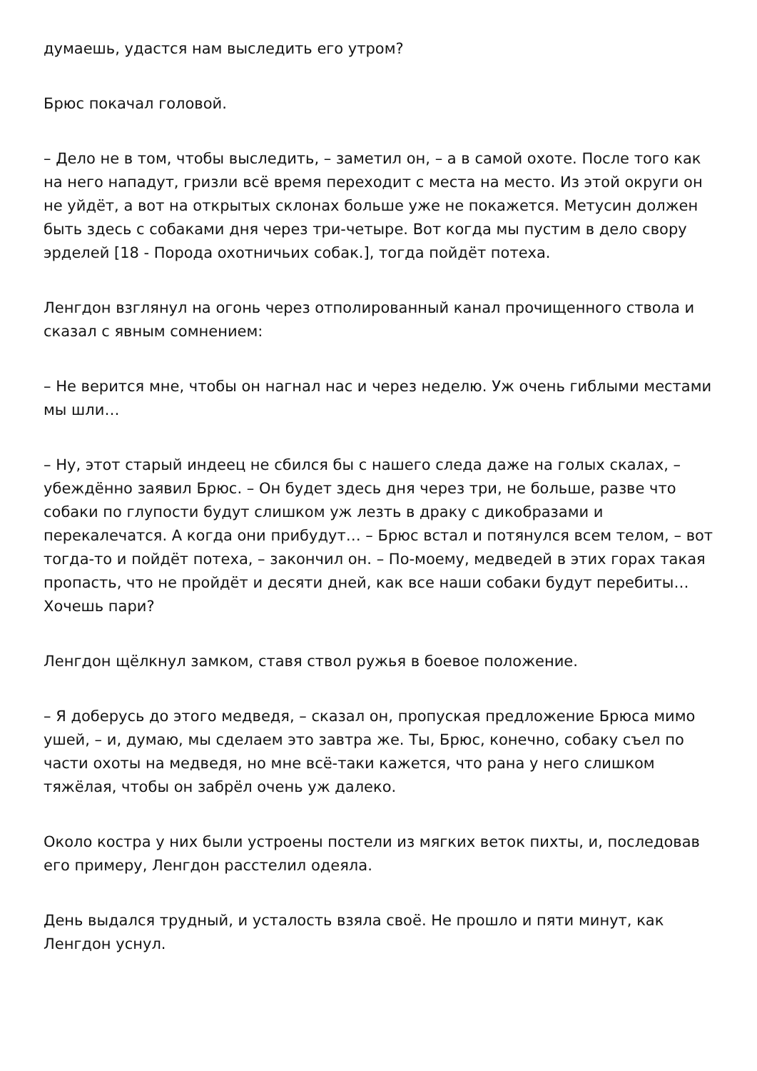думаешь, удастся нам выследить его утром?
Брюс покачал головой.
– Дело не в том, чтобы выследить, – заметил он, – а в самой охоте. После того как на него нападут, гризли всё время переходит с места на место. Из этой округи он не уйдёт, а вот на открытых склонах больше уже не покажется. Метусин должен быть здесь с собаками дня через три-четыре. Вот когда мы пустим в дело свору эрделей [18 - Порода охотничьих собак.], тогда пойдёт потеха.
Ленгдон взглянул на огонь через отполированный канал прочищенного ствола и сказал с явным сомнением:
– Не верится мне, чтобы он нагнал нас и через неделю. Уж очень гиблыми местами мы шли…
– Ну, этот старый индеец не сбился бы с нашего следа даже на голых скалах, – убеждённо заявил Брюс. – Он будет здесь дня через три, не больше, разве что собаки по глупости будут слишком уж лезть в драку с дикобразами и перекалечатся. А когда они прибудут… – Брюс встал и потянулся всем телом, – вот тогда-то и пойдёт потеха, – закончил он. – По-моему, медведей в этих горах такая пропасть, что не пройдёт и десяти дней, как все наши собаки будут перебиты… Хочешь пари?
Ленгдон щёлкнул замком, ставя ствол ружья в боевое положение.
– Я доберусь до этого медведя, – сказал он, пропуская предложение Брюса мимо ушей, – и, думаю, мы сделаем это завтра же. Ты, Брюс, конечно, собаку съел по части охоты на медведя, но мне всё-таки кажется, что рана у него слишком тяжёлая, чтобы он забрёл очень уж далеко.
Около костра у них были устроены постели из мягких веток пихты, и, последовав его примеру, Ленгдон расстелил одеяла.
День выдался трудный, и усталость взяла своё. Не прошло и пяти минут, как Ленгдон уснул.